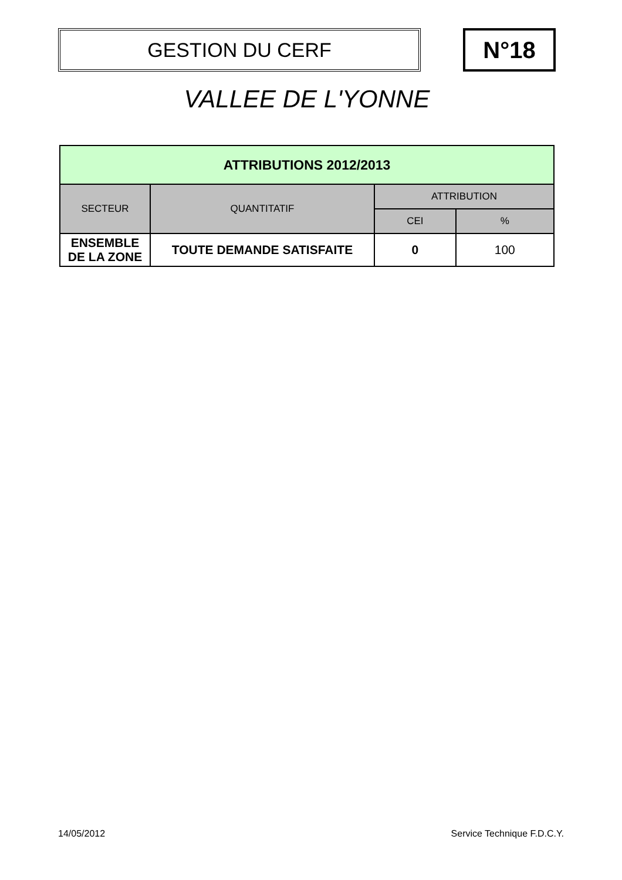GESTION DU CERF N°18
VALLEE DE L'YONNE
| ATTRIBUTIONS 2012/2013 | | | |
| --- | --- | --- | --- |
| SECTEUR | QUANTITATIF | ATTRIBUTION | |
| | | CEI | % |
| ENSEMBLE DE LA ZONE | TOUTE DEMANDE SATISFAITE | 0 | 100 |
14/05/2012 Service Technique F.D.C.Y.